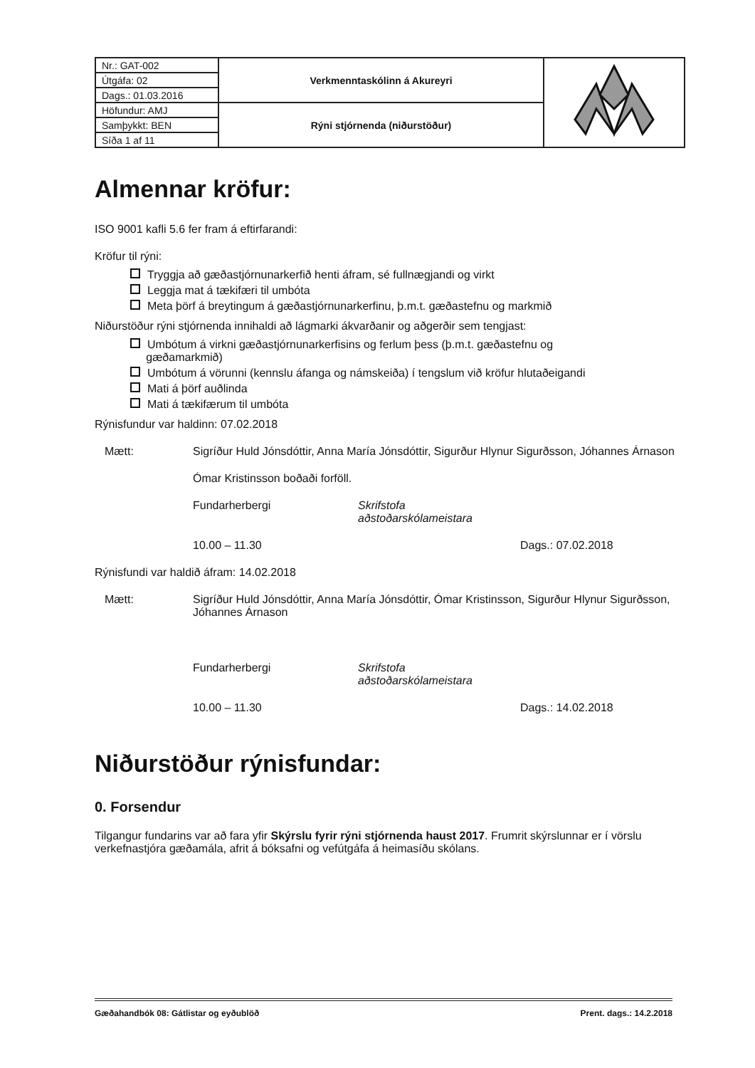| Nr.: GAT-002 | Verkmenntaskólinn á Akureyri | |
| Útgáfa: 02 | | |
| Dags.: 01.03.2016 | | |
| Höfundur: AMJ | Rýni stjórnenda (niðurstöður) | |
| Samþykkt: BEN | | |
| Síða 1 af 11 | | |
Almennar kröfur:
ISO 9001 kafli 5.6 fer fram á eftirfarandi:
Kröfur til rýni:
Tryggja að gæðastjórnunarkerfið henti áfram, sé fullnægjandi og virkt
Leggja mat á tækifæri til umbóta
Meta þörf á breytingum á gæðastjórnunarkerfinu, þ.m.t. gæðastefnu og markmið
Niðurstöður rýni stjórnenda innihaldi að lágmarki ákvarðanir og aðgerðir sem tengjast:
Umbótum á virkni gæðastjórnunarkerfisins og ferlum þess (þ.m.t. gæðastefnu og
gæðamarkmið)
Umbótum á vörunni (kennslu áfanga og námskeiða) í tengslum við kröfur hlutaðeigandi
Mati á þörf auðlinda
Mati á tækifærum til umbóta
Rýnisfundur var haldinn: 07.02.2018
Mætt: Sigríður Huld Jónsdóttir, Anna María Jónsdóttir, Sigurður Hlynur Sigurðsson, Jóhannes Árnason
Ómar Kristinsson boðaði forföll.
Fundarherbergi Skrifstofa
aðstoðarskólameistara
10.00 – 11.30 Dags.: 07.02.2018
Rýnisfundi var haldið áfram: 14.02.2018
Mætt: Sigríður Huld Jónsdóttir, Anna María Jónsdóttir, Ómar Kristinsson, Sigurður Hlynur Sigurðsson, Jóhannes Árnason
Fundarherbergi Skrifstofa
aðstoðarskólameistara
10.00 – 11.30 Dags.: 14.02.2018
Niðurstöður rýnisfundar:
0. Forsendur
Tilgangur fundarins var að fara yfir Skýrslu fyrir rýni stjórnenda haust 2017. Frumrit skýrslunnar er í vörslu verkefnastjóra gæðamála, afrit á bóksafni og vefútgáfa á heimasíðu skólans.
Gæðahandbók 08: Gátlistar og eyðublöð Prent. dags.: 14.2.2018